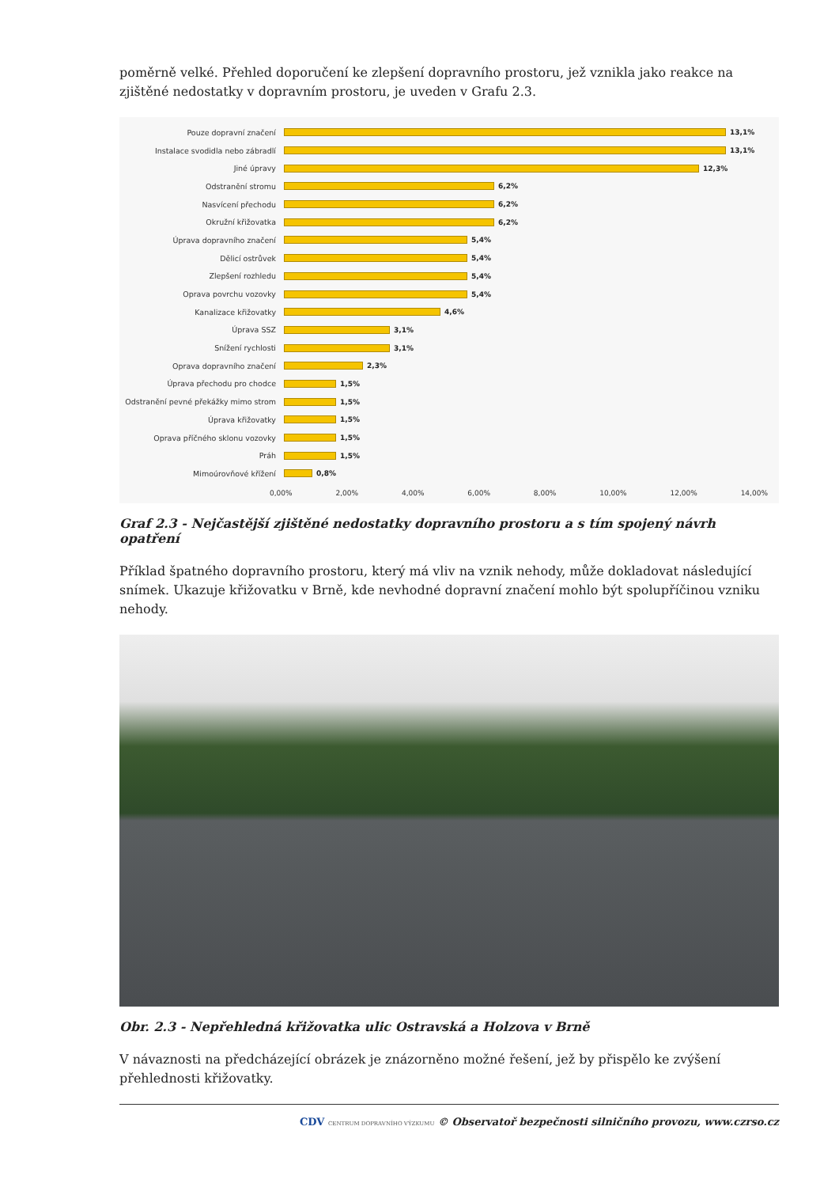poměrně velké. Přehled doporučení ke zlepšení dopravního prostoru, jež vznikla jako reakce na zjištěné nedostatky v dopravním prostoru, je uveden v Grafu 2.3.
Pouze dopravní značení 13,1%
Instalace svodidla nebo zábradlí 13,1%
Jiné úpravy 12,3%
Odstranění stromu 6,2%
Nasvícení přechodu 6,2%
Okružní křižovatka 6,2%
Úprava dopravního značení 5,4%
Dělicí ostrůvek 5,4%
Zlepšení rozhledu 5,4%
Oprava povrchu vozovky 5,4%
Kanalizace křižovatky 4,6%
Úprava SSZ 3,1%
Snížení rychlosti 3,1%
Oprava dopravního značení 2,3%
Úprava přechodu pro chodce 1,5%
Odstranění pevné překážky mimo strom 1,5%
Úprava křižovatky 1,5%
Oprava příčného sklonu vozovky 1,5%
Práh 1,5%
Mimoúrovňové křížení 0,8%
0,00% 2,00% 4,00% 6,00% 8,00% 10,00% 12,00% 14,00%
Graf 2.3 - Nejčastější zjištěné nedostatky dopravního prostoru a s tím spojený návrh opatření
Příklad špatného dopravního prostoru, který má vliv na vznik nehody, může dokladovat následující snímek. Ukazuje křižovatku v Brně, kde nevhodné dopravní značení mohlo být spolupříčinou vzniku nehody.
Obr. 2.3 - Nepřehledná křižovatka ulic Ostravská a Holzova v Brně
V návaznosti na předcházející obrázek je znázorněno možné řešení, jež by přispělo ke zvýšení přehlednosti křižovatky.
CDV CENTRUM DOPRAVNÍHO VÝZKUMU © Observatoř bezpečnosti silničního provozu, www.czrso.cz